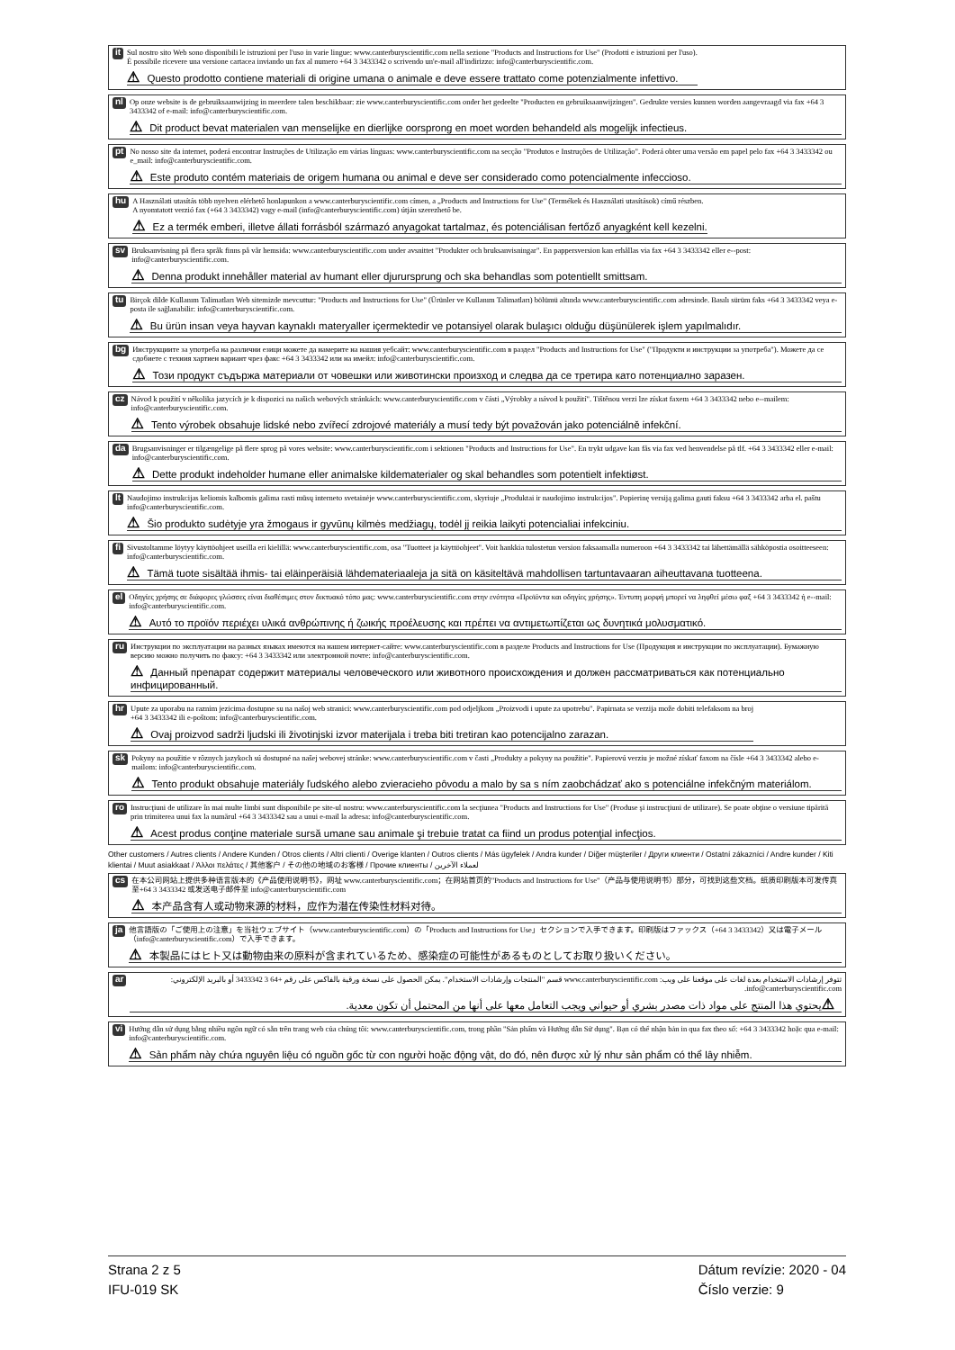it
Sul nostro sito Web sono disponibili le istruzioni per l'uso in varie lingue: www.canterburyscientific.com nella sezione "Products and Instructions for Use" (Prodotti e istruzioni per l'uso).
È possibile ricevere una versione cartacea inviando un fax al numero +64 3 3433342 o scrivendo un'e-mail all'indirizzo: info@canterburyscientific.com.
⚠ Questo prodotto contiene materiali di origine umana o animale e deve essere trattato come potenzialmente infettivo.
nl
Op onze website is de gebruiksaanwijzing in meerdere talen beschikbaar: zie www.canterburyscientific.com onder het gedeelte "Producten en gebruiksaanwijzingen". Gedrukte versies kunnen worden aangevraagd via fax +64 3 3433342 of e-mail: info@canterburyscientific.com.
⚠ Dit product bevat materialen van menselijke en dierlijke oorsprong en moet worden behandeld als mogelijk infectieus.
pt
No nosso site da internet, poderá encontrar Instruções de Utilização em várias línguas: www.canterburyscientific.com na secção "Produtos e Instruções de Utilização". Poderá obter uma versão em papel pelo fax +64 3 3433342 ou e_mail: info@canterburyscientific.com.
⚠ Este produto contém materiais de origem humana ou animal e deve ser considerado como potencialmente infeccioso.
hu
A Használati utasítás több nyelven elérhető honlapunkon a www.canterburyscientific.com címen, a „Products and Instructions for Use" (Termékek és Használati utasítások) című részben.
A nyomtatott verzió fax (+64 3 3433342) vagy e-mail (info@canterburyscientific.com) útján szerezhető be.
⚠ Ez a termék emberi, illetve állati forrásból származó anyagokat tartalmaz, és potenciálisan fertőző anyagként kell kezelni.
sv
Bruksanvisning på flera språk finns på vår hemsida: www.canterburyscientific.com under avsnittet "Produkter och bruksanvisningar". En pappersversion kan erhållas via fax +64 3 3433342 eller e--post: info@canterburyscientific.com.
⚠ Denna produkt innehåller material av humant eller djurursprung och ska behandlas som potentiellt smittsam.
tu
Birçok dilde Kullanım Talimatları Web sitemizde mevcuttur: "Products and Instructions for Use" (Ürünler ve Kullanım Talimatları) bölümü altında www.canterburyscientific.com adresinde. Basılı sürüm faks +64 3 3433342 veya e-posta ile sağlanabilir: info@canterburyscientific.com.
⚠ Bu ürün insan veya hayvan kaynaklı materyaller içermektedir ve potansiyel olarak bulaşıcı olduğu düşünülerek işlem yapılmalıdır.
bg
Инструкциите за употреба на различни езици можете да намерите на нашия уебсайт: www.canterburyscientific.com в раздел "Products and Instructions for Use" ("Продукти и инструкции за употреба"). Можете да се сдобиете с техния хартиен вариант чрез факс +64 3 3433342 или на имейл: info@canterburyscientific.com.
⚠ Този продукт съдържа материали от човешки или животински произход и следва да се третира като потенциално заразен.
cz
Návod k použití v několika jazycích je k dispozici na našich webových stránkách: www.canterburyscientific.com v části „Výrobky a návod k použití". Tištěnou verzi lze získat faxem +64 3 3433342 nebo e--mailem: info@canterburyscientific.com.
⚠ Tento výrobek obsahuje lidské nebo zvířecí zdrojové materiály a musí tedy být považován jako potenciálně infekční.
da
Brugsanvisninger er tilgængelige på flere sprog på vores website: www.canterburyscientific.com i sektionen "Products and Instructions for Use". En trykt udgave kan fås via fax ved henvendelse på tlf. +64 3 3433342 eller e-mail: info@canterburyscientific.com.
⚠ Dette produkt indeholder humane eller animalske kildematerialer og skal behandles som potentielt infektiøst.
lt
Naudojimo instrukcijas keliomis kalbomis galima rasti mūsų interneto svetainėje www.canterburyscientific.com, skyriuje „Produktai ir naudojimo instrukcijos". Popierinę versiją galima gauti faksu +64 3 3433342 arba el. paštu info@canterburyscientific.com.
⚠ Šio produkto sudėtyje yra žmogaus ir gyvūnų kilmės medžiagų, todėl jį reikia laikyti potencialiai infekciniu.
fi
Sivustoltamme löytyy käyttöohjeet useilla eri kielillä: www.canterburyscientific.com, osa "Tuotteet ja käyttöohjeet". Voit hankkia tulostetun version faksaamalla numeroon +64 3 3433342 tai lähettämällä sähköpostia osoitteeseen: info@canterburyscientific.com.
⚠ Tämä tuote sisältää ihmis- tai eläinperäisiä lähdemateriaaleja ja sitä on käsiteltävä mahdollisen tartuntavaaran aiheuttavana tuotteena.
el
Οδηγίες χρήσης σε διάφορες γλώσσες είναι διαθέσιμες στον δικτυακό τόπο μας: www.canterburyscientific.com στην ενότητα «Προϊόντα και οδηγίες χρήσης». Έντυπη μορφή μπορεί να ληφθεί μέσω φαξ +64 3 3433342 ή e--mail: info@canterburyscientific.com.
⚠ Αυτό το προϊόν περιέχει υλικά ανθρώπινης ή ζωικής προέλευσης και πρέπει να αντιμετωπίζεται ως δυνητικά μολυσματικό.
ru
Инструкции по эксплуатации на разных языках имеются на нашем интернет-сайте: www.canterburyscientific.com в разделе Products and Instructions for Use (Продукция и инструкции по эксплуатации). Бумажную версию можно получить по факсу: +64 3 3433342 или электронной почте: info@canterburyscientific.com.
⚠ Данный препарат содержит материалы человеческого или животного происхождения и должен рассматриваться как потенциально инфицированный.
hr
Upute za uporabu na raznim jezicima dostupne su na našoj web stranici: www.canterburyscientific.com pod odjeljkom „Proizvodi i upute za upotrebu". Papirnata se verzija može dobiti telefaksom na broj
+64 3 3433342 ili e-poštom: info@canterburyscientific.com.
⚠ Ovaj proizvod sadrži ljudski ili životinjski izvor materijala i treba biti tretiran kao potencijalno zarazan.
sk
Pokyny na použitie v rôznych jazykoch sú dostupné na našej webovej stránke: www.canterburyscientific.com v časti „Produkty a pokyny na použitie". Papierovú verziu je možné získať faxom na čísle +64 3 3433342 alebo e-mailom: info@canterburyscientific.com.
⚠ Tento produkt obsahuje materiály ľudského alebo zvieracieho pôvodu a malo by sa s ním zaobchádzať ako s potenciálne infekčným materiálom.
ro
Instrucţiuni de utilizare în mai multe limbi sunt disponibile pe site-ul nostru: www.canterburyscientific.com la secţiunea "Products and Instructions for Use" (Produse şi instrucţiuni de utilizare). Se poate obţine o versiune tipărită prin trimiterea unui fax la numărul +64 3 3433342 sau a unui e-mail la adresa: info@canterburyscientific.com.
⚠ Acest produs conţine materiale sursă umane sau animale şi trebuie tratat ca fiind un produs potenţial infecţios.
Other customers / Autres clients / Andere Kunden / Otros clients / Altri clienti / Overige klanten / Outros clients / Más ügyfelek / Andra kunder / Diğer müşteriler / Други клиенти / Ostatní zákazníci / Andre kunder / Kiti klientai / Muut asiakkaat / Άλλοι πελάτες / 其他客户 / その他の地域のお客様 / Прочие клиенты / لعملاء الآخرين
cs
在本公司网站上提供多种语言版本的《产品使用说明书》，网址 www.canterburyscientific.com；在网站首页的"Products and Instructions for Use"（产品与使用说明书）部分，可找到这些文档。纸质印刷版本可发传真至+64 3 3433342 或发送电子邮件至 info@canterburyscientific.com
⚠ 本产品含有人或动物来源的材料，应作为潜在传染性材料对待。
ja
他言語版の「ご使用上の注意」を当社ウェブサイト（www.canterburyscientific.com）の「Products and Instructions for Use」セクションで入手できます。印刷版はファックス（+64 3 3433342）又は電子メール（info@canterburyscientific.com）で入手できます。
⚠ 本製品にはヒト又は動物由来の原料が含まれているため、感染症の可能性があるものとしてお取り扱いください。
ar
تتوفر إرشادات الاستخدام بعدة لغات على موقعنا على ويب: www.canterburyscientific.com قسم "المنتجات وإرشادات الاستخدام". يمكن الحصول على نسخة ورقية بالفاكس على رقم +64 3 3433342 أو بالبريد الإلكتروني: info@canterburyscientific.com.
⚠ يحتوي هذا المنتج على مواد ذات مصدر بشري أو حيواني ويجب التعامل معها على أنها من المحتمل أن تكون معدية.
vi
Hướng dẫn sử dụng bằng nhiều ngôn ngữ có sẵn trên trang web của chúng tôi: www.canterburyscientific.com, trong phần "Sản phẩm và Hướng dẫn Sử dụng". Bạn có thể nhận bản in qua fax theo số: +64 3 3433342 hoặc qua e-mail: info@canterburyscientific.com.
⚠ Sản phẩm này chứa nguyên liệu có nguồn gốc từ con người hoặc động vật, do đó, nên được xử lý như sản phẩm có thể lây nhiễm.
Strana 2 z 5
IFU-019 SK
Dátum revízie: 2020 - 04
Číslo verzie: 9